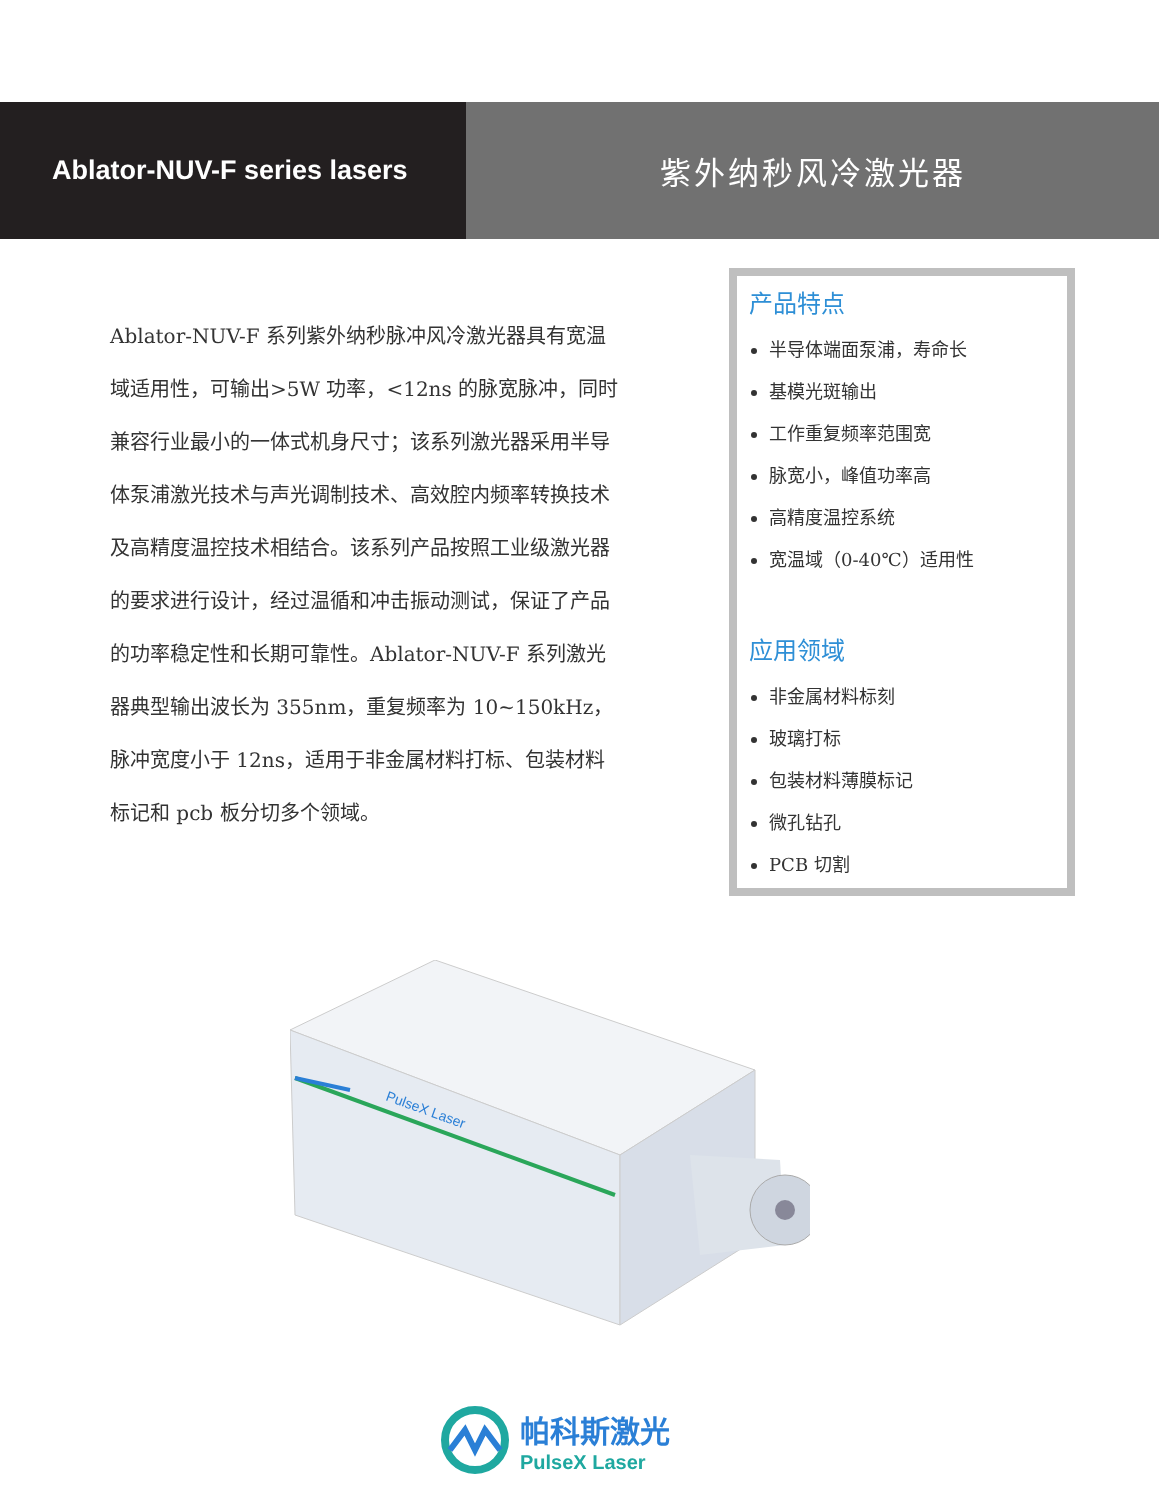Ablator-NUV-F series lasers 紫外纳秒风冷激光器
Ablator-NUV-F 系列紫外纳秒脉冲风冷激光器具有宽温域适用性，可输出>5W 功率，<12ns 的脉宽脉冲，同时兼容行业最小的一体式机身尺寸；该系列激光器采用半导体泵浦激光技术与声光调制技术、高效腔内频率转换技术及高精度温控技术相结合。该系列产品按照工业级激光器的要求进行设计，经过温循和冲击振动测试，保证了产品的功率稳定性和长期可靠性。Ablator-NUV-F 系列激光器典型输出波长为 355nm，重复频率为 10~150kHz，脉冲宽度小于 12ns，适用于非金属材料打标、包装材料标记和 pcb 板分切多个领域。
产品特点
半导体端面泵浦，寿命长
基模光斑输出
工作重复频率范围宽
脉宽小，峰值功率高
高精度温控系统
宽温域（0-40℃）适用性
应用领域
非金属材料标刻
玻璃打标
包装材料薄膜标记
微孔钻孔
PCB 切割
PulseX Laser
帕科斯激光
PulseX Laser